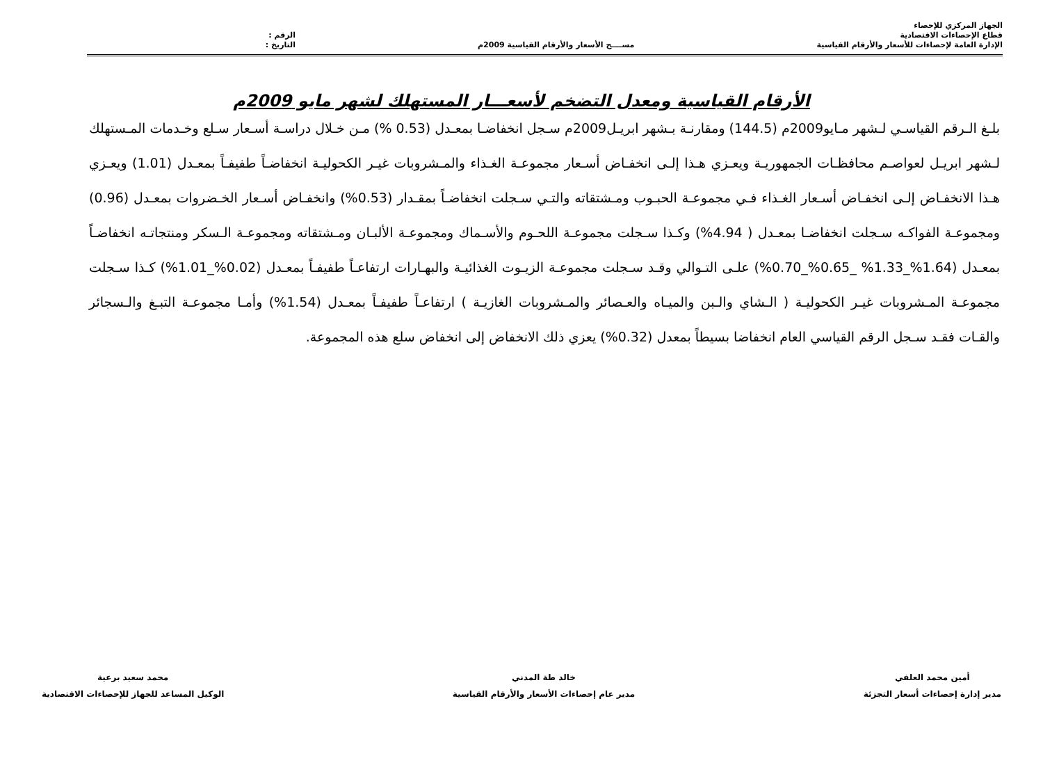الجهاز المركزي للإحصاء
قطاع الإحصاءات الاقتصادية
الإدارة العامة لإحصاءات للأسعار والأرقام القياسية
مســــح الأسعار والأرقام القياسية 2009م
الرقم :
التاريخ :
الأرقام القياسية ومعدل التضخم لأسعـــار المستهلك لشهر مايو 2009م
بلـغ الـرقم القياسـي لـشهر مـايو2009م (144.5) ومقارنـة بـشهر ابريـل2009م سـجل انخفاضـا بمعـدل (0.53 %) مـن خـلال دراسـة أسـعار سـلع وخـدمات المـستهلك لـشهر ابريـل لعواصـم محافظـات الجمهوريـة ويعـزي هـذا إلـى انخفـاض أسـعار مجموعـة الغـذاء والمـشروبات غيـر الكحوليـة انخفاضـاً طفيفـاً بمعـدل (1.01) ويعـزي هـذا الانخفـاض إلـى انخفـاض أسـعار الغـذاء فـي مجموعـة الحبـوب ومـشتقاته والتـي سـجلت انخفاضـاً بمقـدار (0.53%) وانخفـاض أسـعار الخـضروات بمعـدل (0.96) ومجموعـة الفواكـه سـجلت انخفاضـا بمعـدل ( 4.94%) وكـذا سـجلت مجموعـة اللحـوم والأسـماك ومجموعـة الألبـان ومـشتقاته ومجموعـة الـسكر ومنتجاتـه انخفاضـاً بمعـدل (1.64%_1.33% _0.65%_0.70%) علـى التـوالي وقـد سـجلت مجموعـة الزيـوت الغذائيـة والبهـارات ارتفاعـاً طفيفـاً بمعـدل (0.02%_1.01%) كـذا سـجلت مجموعـة المـشروبات غيـر الكحوليـة ( الـشاي والـبن والميـاه والعـصائر والمـشروبات الغازيـة ) ارتفاعـاً طفيفـاً بمعـدل (1.54%) وأمـا مجموعـة التبـغ والـسجائر والقـات فقـد سـجل الرقم القياسي العام انخفاضا بسيطاً بمعدل (0.32%) يعزي ذلك الانخفاض إلى انخفاض سلع هذه المجموعة.
أمين محمد العلفي
مدير إدارة إحصاءات أسعار التجزئة
خالد طة المدني
مدير عام إحصاءات الأسعار والأرقام القياسية
محمد سعيد برعية
الوكيل المساعد للجهاز للإحصاءات الاقتصادية